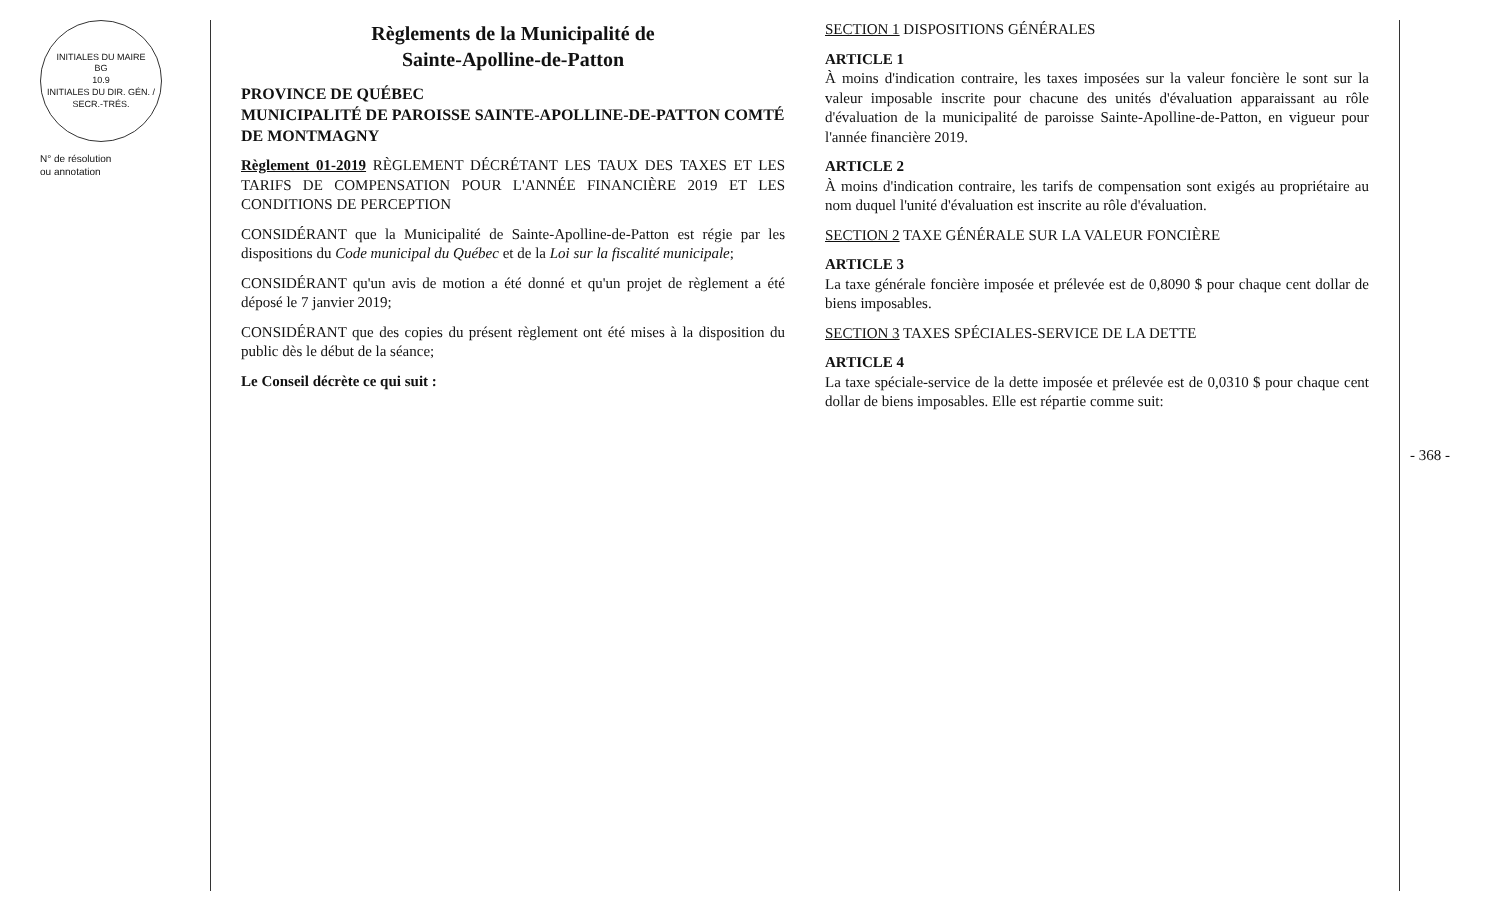INITIALES DU MAIRE
BG
10.9
INITIALES DU DIR. GÉN. / SECR.-TRÉS.
N° de résolution
ou annotation
Règlements de la Municipalité de
Sainte-Apolline-de-Patton
PROVINCE DE QUÉBEC
MUNICIPALITÉ DE PAROISSE SAINTE-APOLLINE-DE-PATTON COMTÉ DE MONTMAGNY
Règlement 01-2019 RÈGLEMENT DÉCRÉTANT LES TAUX DES TAXES ET LES TARIFS DE COMPENSATION POUR L'ANNÉE FINANCIÈRE 2019 ET LES CONDITIONS DE PERCEPTION
CONSIDÉRANT que la Municipalité de Sainte-Apolline-de-Patton est régie par les dispositions du Code municipal du Québec et de la Loi sur la fiscalité municipale;
CONSIDÉRANT qu'un avis de motion a été donné et qu'un projet de règlement a été déposé le 7 janvier 2019;
CONSIDÉRANT que des copies du présent règlement ont été mises à la disposition du public dès le début de la séance;
Le Conseil décrète ce qui suit :
SECTION 1 DISPOSITIONS GÉNÉRALES
ARTICLE 1
À moins d'indication contraire, les taxes imposées sur la valeur foncière le sont sur la valeur imposable inscrite pour chacune des unités d'évaluation apparaissant au rôle d'évaluation de la municipalité de paroisse Sainte-Apolline-de-Patton, en vigueur pour l'année financière 2019.
ARTICLE 2
À moins d'indication contraire, les tarifs de compensation sont exigés au propriétaire au nom duquel l'unité d'évaluation est inscrite au rôle d'évaluation.
SECTION 2 TAXE GÉNÉRALE SUR LA VALEUR FONCIÈRE
ARTICLE 3
La taxe générale foncière imposée et prélevée est de 0,8090 $ pour chaque cent dollar de biens imposables.
SECTION 3 TAXES SPÉCIALES-SERVICE DE LA DETTE
ARTICLE 4
La taxe spéciale-service de la dette imposée et prélevée est de 0,0310 $ pour chaque cent dollar de biens imposables. Elle est répartie comme suit:
- 368 -